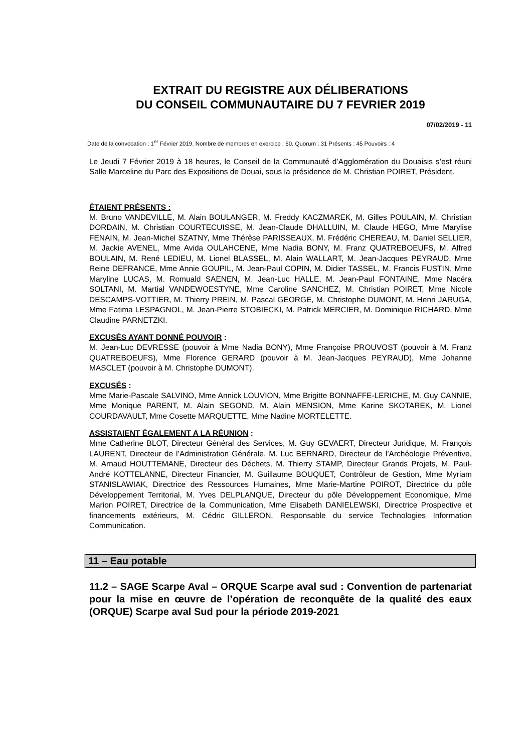EXTRAIT DU REGISTRE AUX DÉLIBERATIONS
DU CONSEIL COMMUNAUTAIRE DU 7 FEVRIER 2019
07/02/2019 - 11
Date de la convocation : 1<sup>er</sup> Février 2019. Nombre de membres en exercice : 60. Quorum : 31 Présents : 45 Pouvoirs : 4
Le Jeudi 7 Février 2019 à 18 heures, le Conseil de la Communauté d’Agglomération du Douaisis s’est réuni Salle Marceline du Parc des Expositions de Douai, sous la présidence de M. Christian POIRET, Président.
ÉTAIENT PRÉSENTS :
M. Bruno VANDEVILLE, M. Alain BOULANGER, M. Freddy KACZMAREK, M. Gilles POULAIN, M. Christian DORDAIN, M. Christian COURTECUISSE, M. Jean-Claude DHALLUIN, M. Claude HEGO, Mme Marylise FENAIN, M. Jean-Michel SZATNY, Mme Thérèse PARISSEAUX, M. Frédéric CHEREAU, M. Daniel SELLIER, M. Jackie AVENEL, Mme Avida OULAHCENE, Mme Nadia BONY, M. Franz QUATREBOEUFS, M. Alfred BOULAIN, M. René LEDIEU, M. Lionel BLASSEL, M. Alain WALLART, M. Jean-Jacques PEYRAUD, Mme Reine DEFRANCE, Mme Annie GOUPIL, M. Jean-Paul COPIN, M. Didier TASSEL, M. Francis FUSTIN, Mme Maryline LUCAS, M. Romuald SAENEN, M. Jean-Luc HALLE, M. Jean-Paul FONTAINE, Mme Nacéra SOLTANI, M. Martial VANDEWOESTYNE, Mme Caroline SANCHEZ, M. Christian POIRET, Mme Nicole DESCAMPS-VOTTIER, M. Thierry PREIN, M. Pascal GEORGE, M. Christophe DUMONT, M. Henri JARUGA, Mme Fatima LESPAGNOL, M. Jean-Pierre STOBIECKI, M. Patrick MERCIER, M. Dominique RICHARD, Mme Claudine PARNETZKI.
EXCUSÉS AYANT DONNÉ POUVOIR :
M. Jean-Luc DEVRESSE (pouvoir à Mme Nadia BONY), Mme Françoise PROUVOST (pouvoir à M. Franz QUATREBOEUFS), Mme Florence GERARD (pouvoir à M. Jean-Jacques PEYRAUD), Mme Johanne MASCLET (pouvoir à M. Christophe DUMONT).
EXCUSÉS :
Mme Marie-Pascale SALVINO, Mme Annick LOUVION, Mme Brigitte BONNAFFE-LERICHE, M. Guy CANNIE, Mme Monique PARENT, M. Alain SEGOND, M. Alain MENSION, Mme Karine SKOTAREK, M. Lionel COURDAVAULT, Mme Cosette MARQUETTE, Mme Nadine MORTELETTE.
ASSISTAIENT ÉGALEMENT A LA RÉUNION :
Mme Catherine BLOT, Directeur Général des Services, M. Guy GEVAERT, Directeur Juridique, M. François LAURENT, Directeur de l’Administration Générale, M. Luc BERNARD, Directeur de l’Archéologie Préventive, M. Arnaud HOUTTEMANE, Directeur des Déchets, M. Thierry STAMP, Directeur Grands Projets, M. Paul-André KOTTELANNE, Directeur Financier, M. Guillaume BOUQUET, Contrôleur de Gestion, Mme Myriam STANISLAWIAK, Directrice des Ressources Humaines, Mme Marie-Martine POIROT, Directrice du pôle Développement Territorial, M. Yves DELPLANQUE, Directeur du pôle Développement Economique, Mme Marion POIRET, Directrice de la Communication, Mme Elisabeth DANIELEWSKI, Directrice Prospective et financements extérieurs, M. Cédric GILLERON, Responsable du service Technologies Information Communication.
11 – Eau potable
11.2 – SAGE Scarpe Aval – ORQUE Scarpe aval sud : Convention de partenariat pour la mise en œuvre de l’opération de reconquête de la qualité des eaux (ORQUE) Scarpe aval Sud pour la période 2019-2021